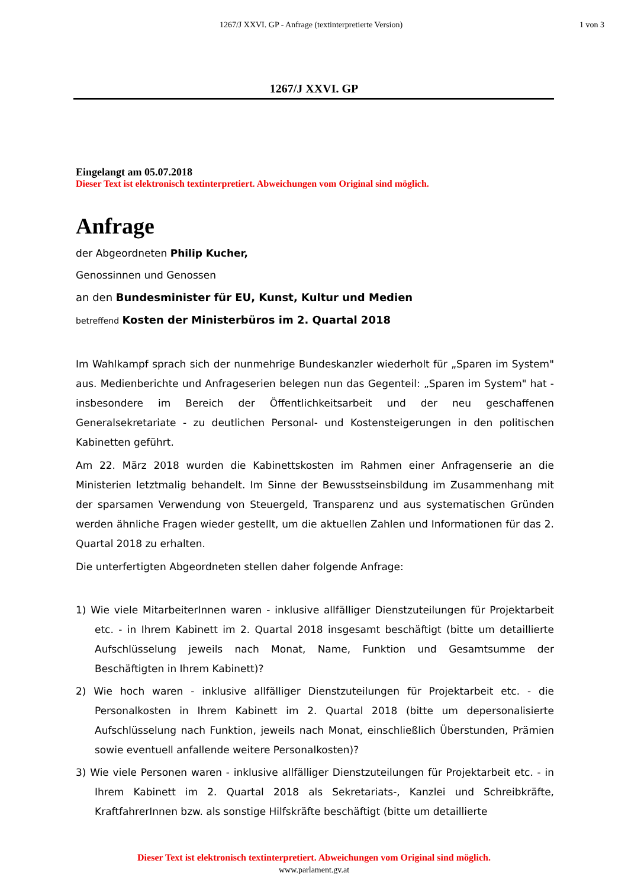1267/J XXVI. GP - Anfrage (textinterpretierte Version)
1 von 3
1267/J XXVI. GP
Eingelangt am 05.07.2018
Dieser Text ist elektronisch textinterpretiert. Abweichungen vom Original sind möglich.
Anfrage
der Abgeordneten Philip Kucher,
Genossinnen und Genossen
an den Bundesminister für EU, Kunst, Kultur und Medien
betreffend Kosten der Ministerbüros im 2. Quartal 2018
Im Wahlkampf sprach sich der nunmehrige Bundeskanzler wiederholt für „Sparen im System" aus. Medienberichte und Anfrageserien belegen nun das Gegenteil: „Sparen im System" hat - insbesondere im Bereich der Öffentlichkeitsarbeit und der neu geschaffenen Generalsekretariate - zu deutlichen Personal- und Kostensteigerungen in den politischen Kabinetten geführt.
Am 22. März 2018 wurden die Kabinettskosten im Rahmen einer Anfragenserie an die Ministerien letztmalig behandelt. Im Sinne der Bewusstseinsbildung im Zusammenhang mit der sparsamen Verwendung von Steuergeld, Transparenz und aus systematischen Gründen werden ähnliche Fragen wieder gestellt, um die aktuellen Zahlen und Informationen für das 2. Quartal 2018 zu erhalten.
Die unterfertigten Abgeordneten stellen daher folgende Anfrage:
1) Wie viele MitarbeiterInnen waren - inklusive allfälliger Dienstzuteilungen für Projektarbeit etc. - in Ihrem Kabinett im 2. Quartal 2018 insgesamt beschäftigt (bitte um detaillierte Aufschlüsselung jeweils nach Monat, Name, Funktion und Gesamtsumme der Beschäftigten in Ihrem Kabinett)?
2) Wie hoch waren - inklusive allfälliger Dienstzuteilungen für Projektarbeit etc. - die Personalkosten in Ihrem Kabinett im 2. Quartal 2018 (bitte um depersonalisierte Aufschlüsselung nach Funktion, jeweils nach Monat, einschließlich Überstunden, Prämien sowie eventuell anfallende weitere Personalkosten)?
3) Wie viele Personen waren - inklusive allfälliger Dienstzuteilungen für Projektarbeit etc. - in Ihrem Kabinett im 2. Quartal 2018 als Sekretariats-, Kanzlei und Schreibkräfte, KraftfahrerInnen bzw. als sonstige Hilfskräfte beschäftigt (bitte um detaillierte
Dieser Text ist elektronisch textinterpretiert. Abweichungen vom Original sind möglich.
www.parlament.gv.at